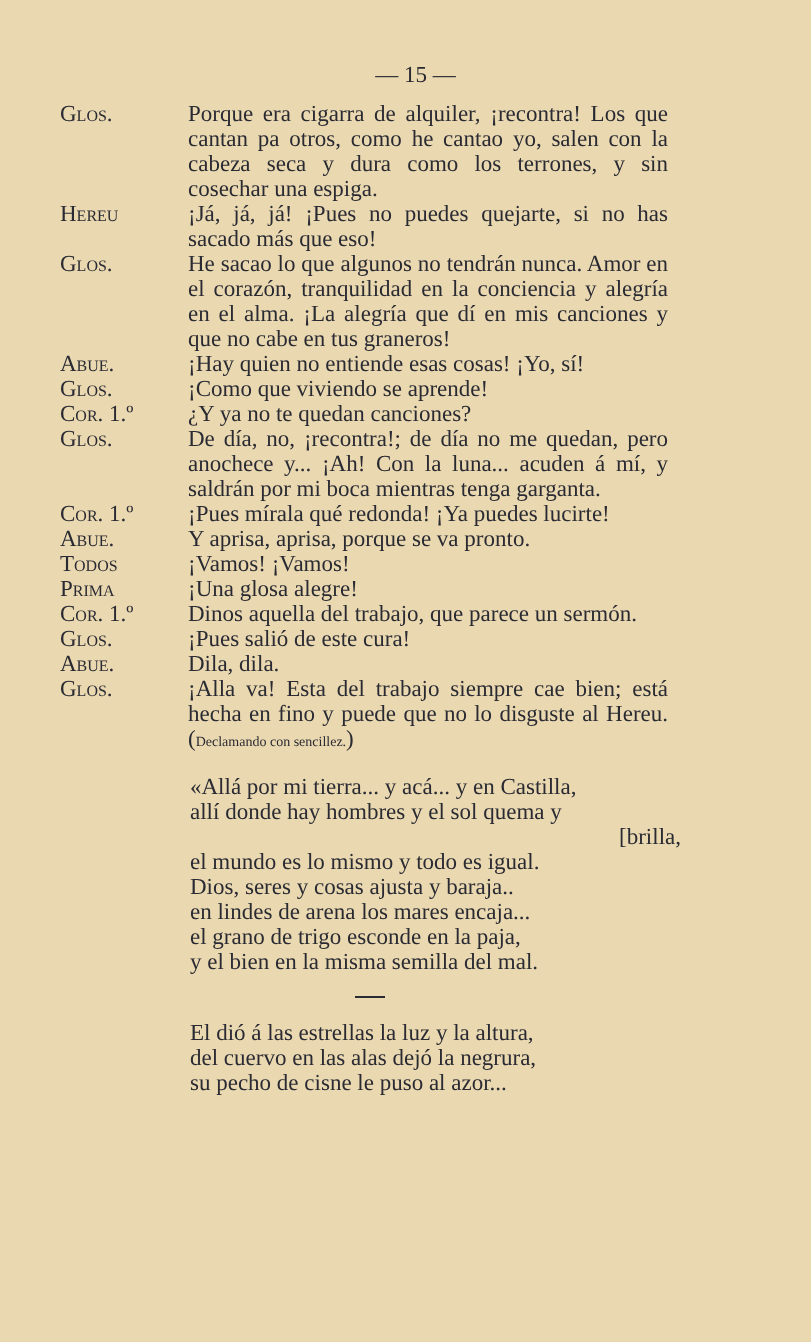— 15 —
Glos. Porque era cigarra de alquiler, ¡recontra! Los que cantan pa otros, como he cantao yo, salen con la cabeza seca y dura como los terrones, y sin cosechar una espiga.
Hereu ¡Já, já, já! ¡Pues no puedes quejarte, si no has sacado más que eso!
Glos. He sacao lo que algunos no tendrán nunca. Amor en el corazón, tranquilidad en la conciencia y alegría en el alma. ¡La alegría que dí en mis canciones y que no cabe en tus graneros!
Abue. ¡Hay quien no entiende esas cosas! ¡Yo, sí!
Glos. ¡Como que viviendo se aprende!
Cor. 1.º ¿Y ya no te quedan canciones?
Glos. De día, no, ¡recontra!; de día no me quedan, pero anochece y... ¡Ah! Con la luna... acuden á mí, y saldrán por mi boca mientras tenga garganta.
Cor. 1.º ¡Pues mírala qué redonda! ¡Ya puedes lucirte!
Abue. Y aprisa, aprisa, porque se va pronto.
Todos ¡Vamos! ¡Vamos!
Prima ¡Una glosa alegre!
Cor. 1.º Dinos aquella del trabajo, que parece un sermón.
Glos. ¡Pues salió de este cura!
Abue. Dila, dila.
Glos. ¡Alla va! Esta del trabajo siempre cae bien; está hecha en fino y puede que no lo disguste al Hereu. (Declamando con sencillez.)
«Allá por mi tierra... y acá... y en Castilla,
allí donde hay hombres y el sol quema y
[brilla,
el mundo es lo mismo y todo es igual.
Dios, seres y cosas ajusta y baraja..
en lindes de arena los mares encaja...
el grano de trigo esconde en la paja,
y el bien en la misma semilla del mal.
El dió á las estrellas la luz y la altura,
del cuervo en las alas dejó la negrura,
su pecho de cisne le puso al azor...